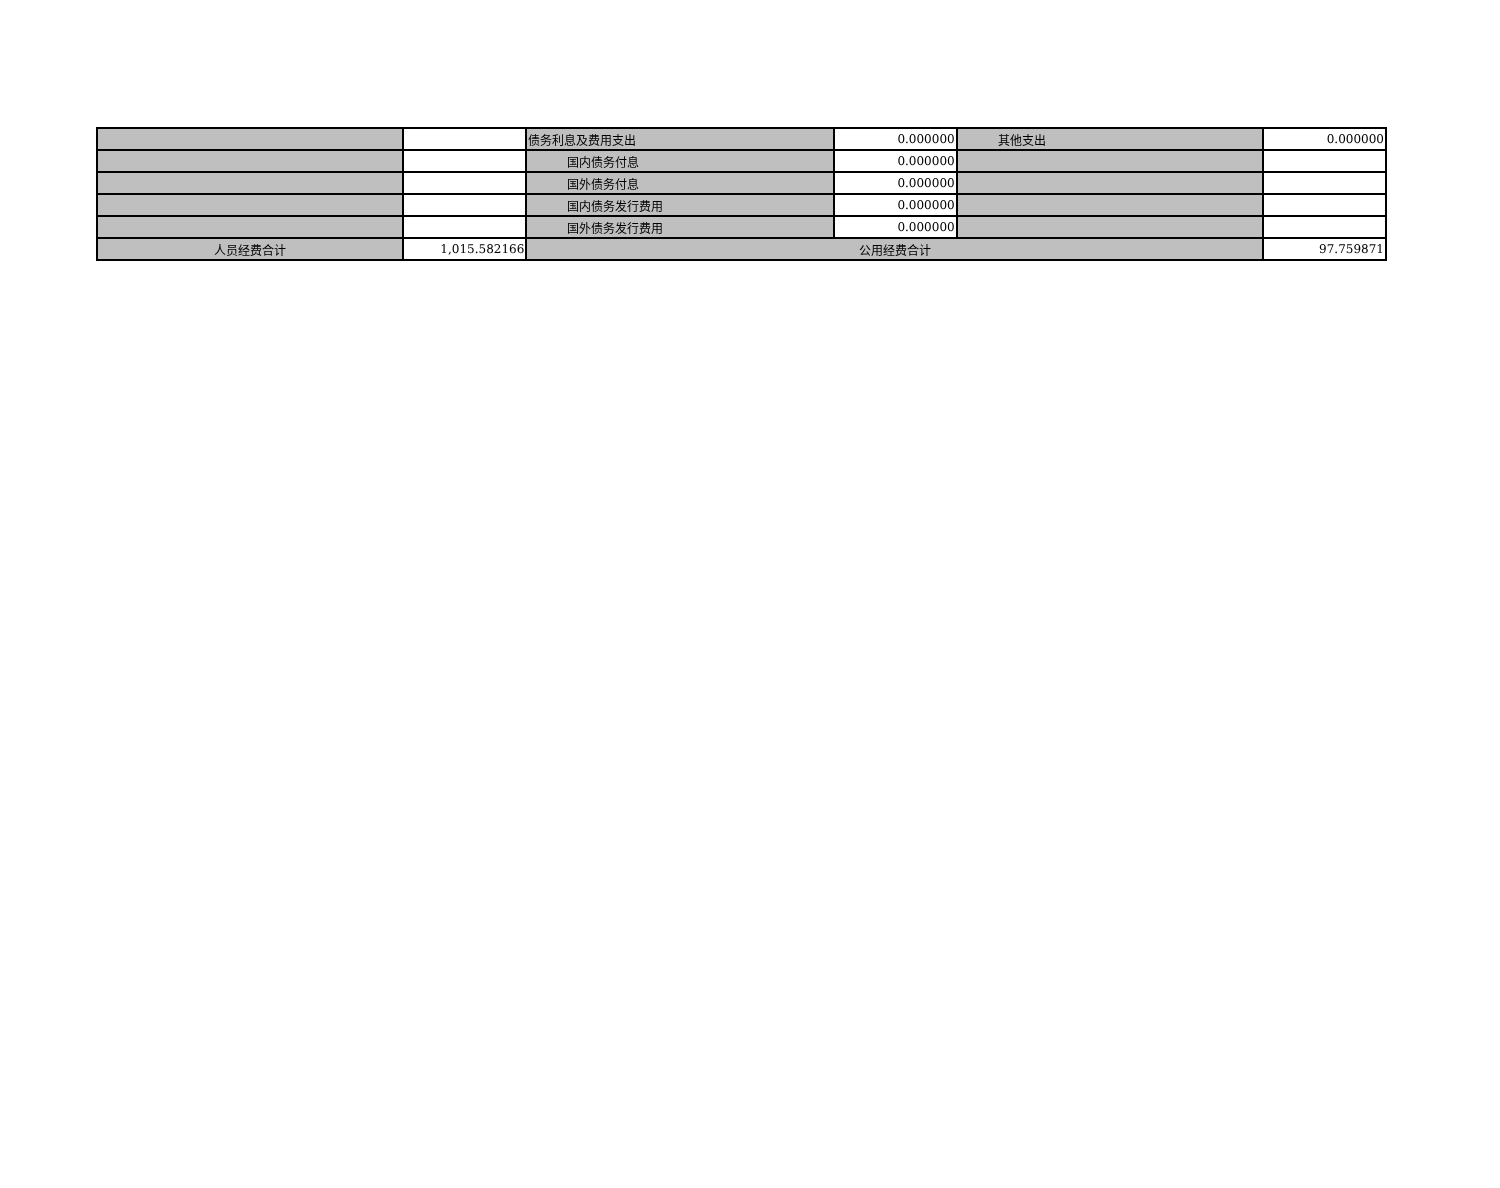| | | 债务利息及费用支出 | 0.000000 | 其他支出 | 0.000000 |
| | | 国内债务付息 | 0.000000 | | |
| | | 国外债务付息 | 0.000000 | | |
| | | 国内债务发行费用 | 0.000000 | | |
| | | 国外债务发行费用 | 0.000000 | | |
| 人员经费合计 | 1,015.582166 | 公用经费合计 | | | 97.759871 |